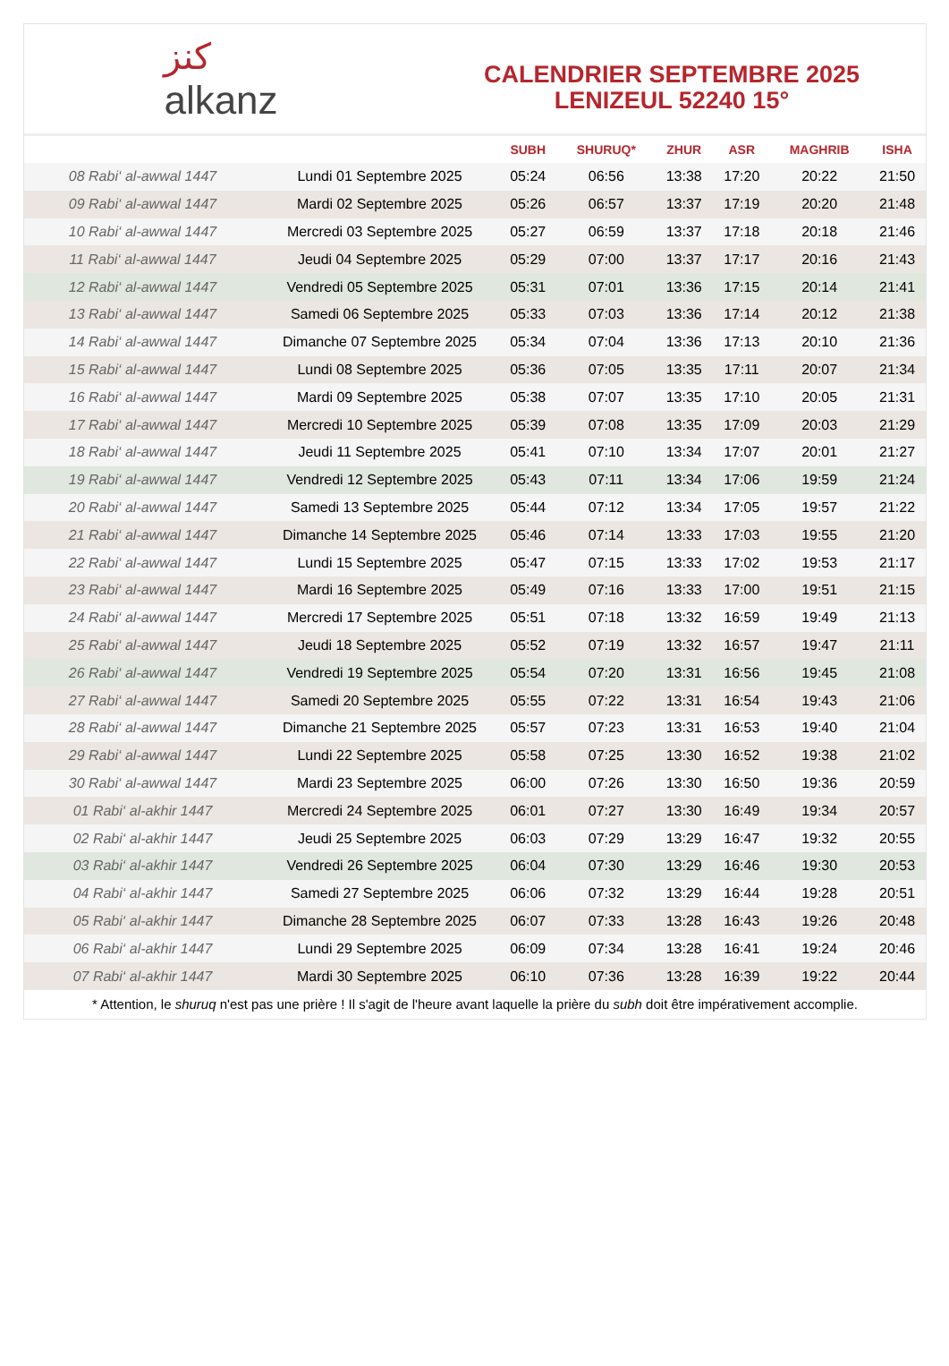ﻛﻨﺰ
alkanz
CALENDRIER SEPTEMBRE 2025
LENIZEUL 52240 15°
| | | SUBH | SHURUQ* | ZHUR | ASR | MAGHRIB | ISHA |
| --- | --- | --- | --- | --- | --- | --- | --- |
| 08 Rabi‘ al-awwal 1447 | Lundi 01 Septembre 2025 | 05:24 | 06:56 | 13:38 | 17:20 | 20:22 | 21:50 |
| 09 Rabi‘ al-awwal 1447 | Mardi 02 Septembre 2025 | 05:26 | 06:57 | 13:37 | 17:19 | 20:20 | 21:48 |
| 10 Rabi‘ al-awwal 1447 | Mercredi 03 Septembre 2025 | 05:27 | 06:59 | 13:37 | 17:18 | 20:18 | 21:46 |
| 11 Rabi‘ al-awwal 1447 | Jeudi 04 Septembre 2025 | 05:29 | 07:00 | 13:37 | 17:17 | 20:16 | 21:43 |
| 12 Rabi‘ al-awwal 1447 | Vendredi 05 Septembre 2025 | 05:31 | 07:01 | 13:36 | 17:15 | 20:14 | 21:41 |
| 13 Rabi‘ al-awwal 1447 | Samedi 06 Septembre 2025 | 05:33 | 07:03 | 13:36 | 17:14 | 20:12 | 21:38 |
| 14 Rabi‘ al-awwal 1447 | Dimanche 07 Septembre 2025 | 05:34 | 07:04 | 13:36 | 17:13 | 20:10 | 21:36 |
| 15 Rabi‘ al-awwal 1447 | Lundi 08 Septembre 2025 | 05:36 | 07:05 | 13:35 | 17:11 | 20:07 | 21:34 |
| 16 Rabi‘ al-awwal 1447 | Mardi 09 Septembre 2025 | 05:38 | 07:07 | 13:35 | 17:10 | 20:05 | 21:31 |
| 17 Rabi‘ al-awwal 1447 | Mercredi 10 Septembre 2025 | 05:39 | 07:08 | 13:35 | 17:09 | 20:03 | 21:29 |
| 18 Rabi‘ al-awwal 1447 | Jeudi 11 Septembre 2025 | 05:41 | 07:10 | 13:34 | 17:07 | 20:01 | 21:27 |
| 19 Rabi‘ al-awwal 1447 | Vendredi 12 Septembre 2025 | 05:43 | 07:11 | 13:34 | 17:06 | 19:59 | 21:24 |
| 20 Rabi‘ al-awwal 1447 | Samedi 13 Septembre 2025 | 05:44 | 07:12 | 13:34 | 17:05 | 19:57 | 21:22 |
| 21 Rabi‘ al-awwal 1447 | Dimanche 14 Septembre 2025 | 05:46 | 07:14 | 13:33 | 17:03 | 19:55 | 21:20 |
| 22 Rabi‘ al-awwal 1447 | Lundi 15 Septembre 2025 | 05:47 | 07:15 | 13:33 | 17:02 | 19:53 | 21:17 |
| 23 Rabi‘ al-awwal 1447 | Mardi 16 Septembre 2025 | 05:49 | 07:16 | 13:33 | 17:00 | 19:51 | 21:15 |
| 24 Rabi‘ al-awwal 1447 | Mercredi 17 Septembre 2025 | 05:51 | 07:18 | 13:32 | 16:59 | 19:49 | 21:13 |
| 25 Rabi‘ al-awwal 1447 | Jeudi 18 Septembre 2025 | 05:52 | 07:19 | 13:32 | 16:57 | 19:47 | 21:11 |
| 26 Rabi‘ al-awwal 1447 | Vendredi 19 Septembre 2025 | 05:54 | 07:20 | 13:31 | 16:56 | 19:45 | 21:08 |
| 27 Rabi‘ al-awwal 1447 | Samedi 20 Septembre 2025 | 05:55 | 07:22 | 13:31 | 16:54 | 19:43 | 21:06 |
| 28 Rabi‘ al-awwal 1447 | Dimanche 21 Septembre 2025 | 05:57 | 07:23 | 13:31 | 16:53 | 19:40 | 21:04 |
| 29 Rabi‘ al-awwal 1447 | Lundi 22 Septembre 2025 | 05:58 | 07:25 | 13:30 | 16:52 | 19:38 | 21:02 |
| 30 Rabi‘ al-awwal 1447 | Mardi 23 Septembre 2025 | 06:00 | 07:26 | 13:30 | 16:50 | 19:36 | 20:59 |
| 01 Rabi‘ al-akhir 1447 | Mercredi 24 Septembre 2025 | 06:01 | 07:27 | 13:30 | 16:49 | 19:34 | 20:57 |
| 02 Rabi‘ al-akhir 1447 | Jeudi 25 Septembre 2025 | 06:03 | 07:29 | 13:29 | 16:47 | 19:32 | 20:55 |
| 03 Rabi‘ al-akhir 1447 | Vendredi 26 Septembre 2025 | 06:04 | 07:30 | 13:29 | 16:46 | 19:30 | 20:53 |
| 04 Rabi‘ al-akhir 1447 | Samedi 27 Septembre 2025 | 06:06 | 07:32 | 13:29 | 16:44 | 19:28 | 20:51 |
| 05 Rabi‘ al-akhir 1447 | Dimanche 28 Septembre 2025 | 06:07 | 07:33 | 13:28 | 16:43 | 19:26 | 20:48 |
| 06 Rabi‘ al-akhir 1447 | Lundi 29 Septembre 2025 | 06:09 | 07:34 | 13:28 | 16:41 | 19:24 | 20:46 |
| 07 Rabi‘ al-akhir 1447 | Mardi 30 Septembre 2025 | 06:10 | 07:36 | 13:28 | 16:39 | 19:22 | 20:44 |
* Attention, le shuruq n'est pas une prière ! Il s'agit de l'heure avant laquelle la prière du subh doit être impérativement accomplie.